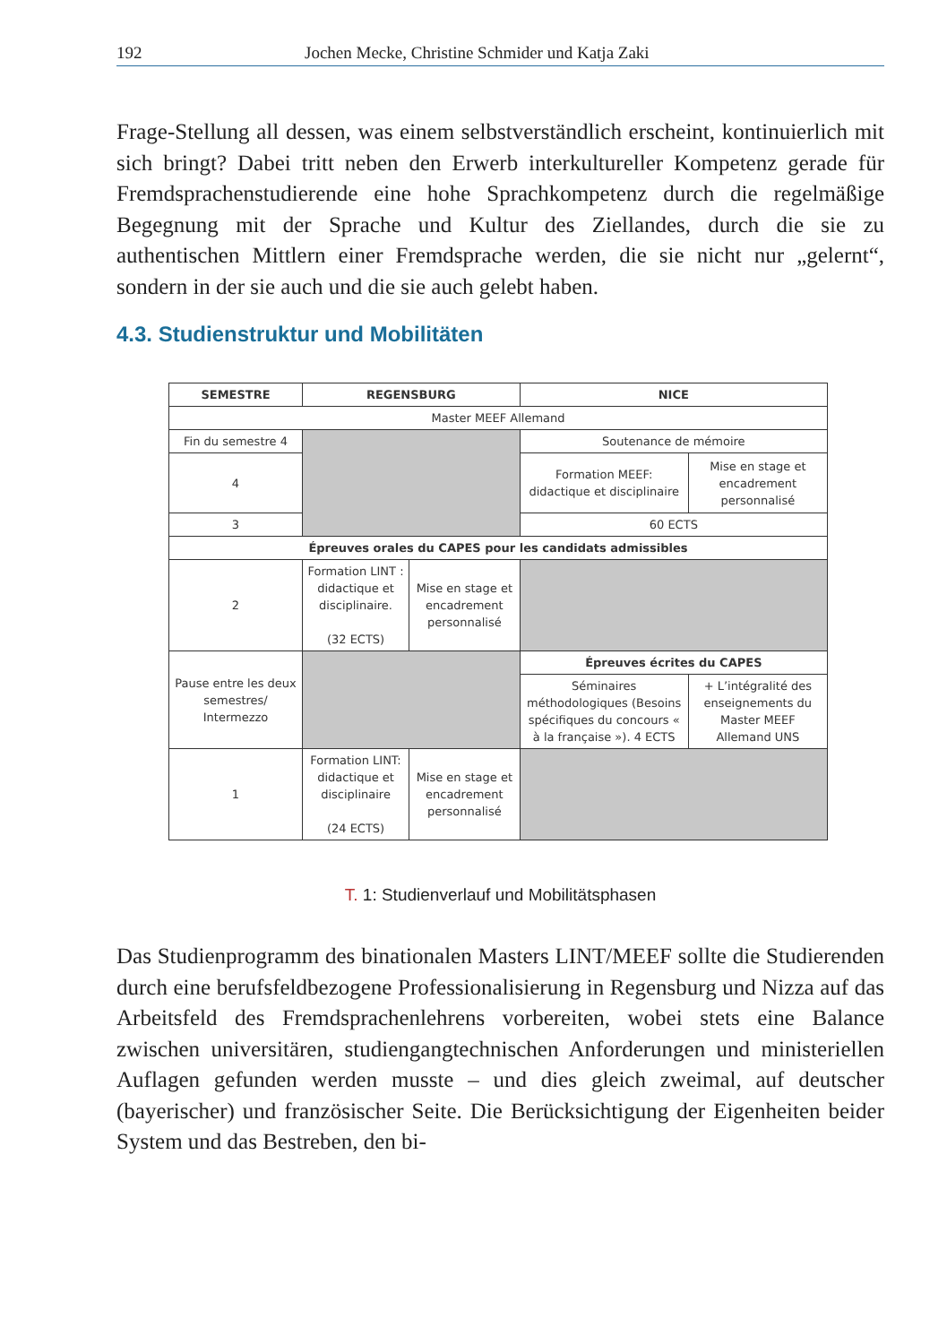192 Jochen Mecke, Christine Schmider und Katja Zaki
Frage-Stellung all dessen, was einem selbstverständlich erscheint, kontinu­ierlich mit sich bringt? Dabei tritt neben den Erwerb interkultureller Kom­petenz gerade für Fremdsprachenstudierende eine hohe Sprachkompetenz durch die regelmäßige Begegnung mit der Sprache und Kultur des Ziellan­des, durch die sie zu authentischen Mittlern einer Fremdsprache werden, die sie nicht nur „gelernt“, sondern in der sie auch und die sie auch gelebt haben.
4.3. Studienstruktur und Mobilitäten
| SEMESTRE | REGENSBURG | | NICE | |
| --- | --- | --- | --- | --- |
| Master MEEF Allemand | | | | |
| Fin du semestre 4 | | | Soutenance de mémoire | |
| 4 | | | Formation MEEF: didactique et disciplinaire | Mise en stage et encadrement personnalisé |
| 3 | | | 60 ECTS | |
| Épreuves orales du CAPES pour les candidats admissibles | | | | |
| 2 | Formation LINT : didactique et disciplinaire. (32 ECTS) | Mise en stage et encadrement personnalisé | | |
| Pause entre les deux semestres/ Intermezzo | | | Épreuves écrites du CAPES | |
| | | | Séminaires méthodologiques (Besoins spécifiques du concours « à la française »). 4 ECTS | + L’intégralité des enseignements du Master MEEF Allemand UNS |
| 1 | Formation LINT: didactique et disciplinaire (24 ECTS) | Mise en stage et encadrement personnalisé | | |
T. 1: Studienverlauf und Mobilitätsphasen
Das Studienprogramm des binationalen Masters LINT/MEEF sollte die Stu­dierenden durch eine berufsfeldbezogene Professionalisierung in Regens­burg und Nizza auf das Arbeitsfeld des Fremdsprachenlehrens vorbereiten, wobei stets eine Balance zwischen universitären, studiengangtechnischen Anforderungen und ministeriellen Auflagen gefunden werden musste – und dies gleich zweimal, auf deutscher (bayerischer) und französischer Seite. Die Berücksichtigung der Eigenheiten beider System und das Bestreben, den bi-